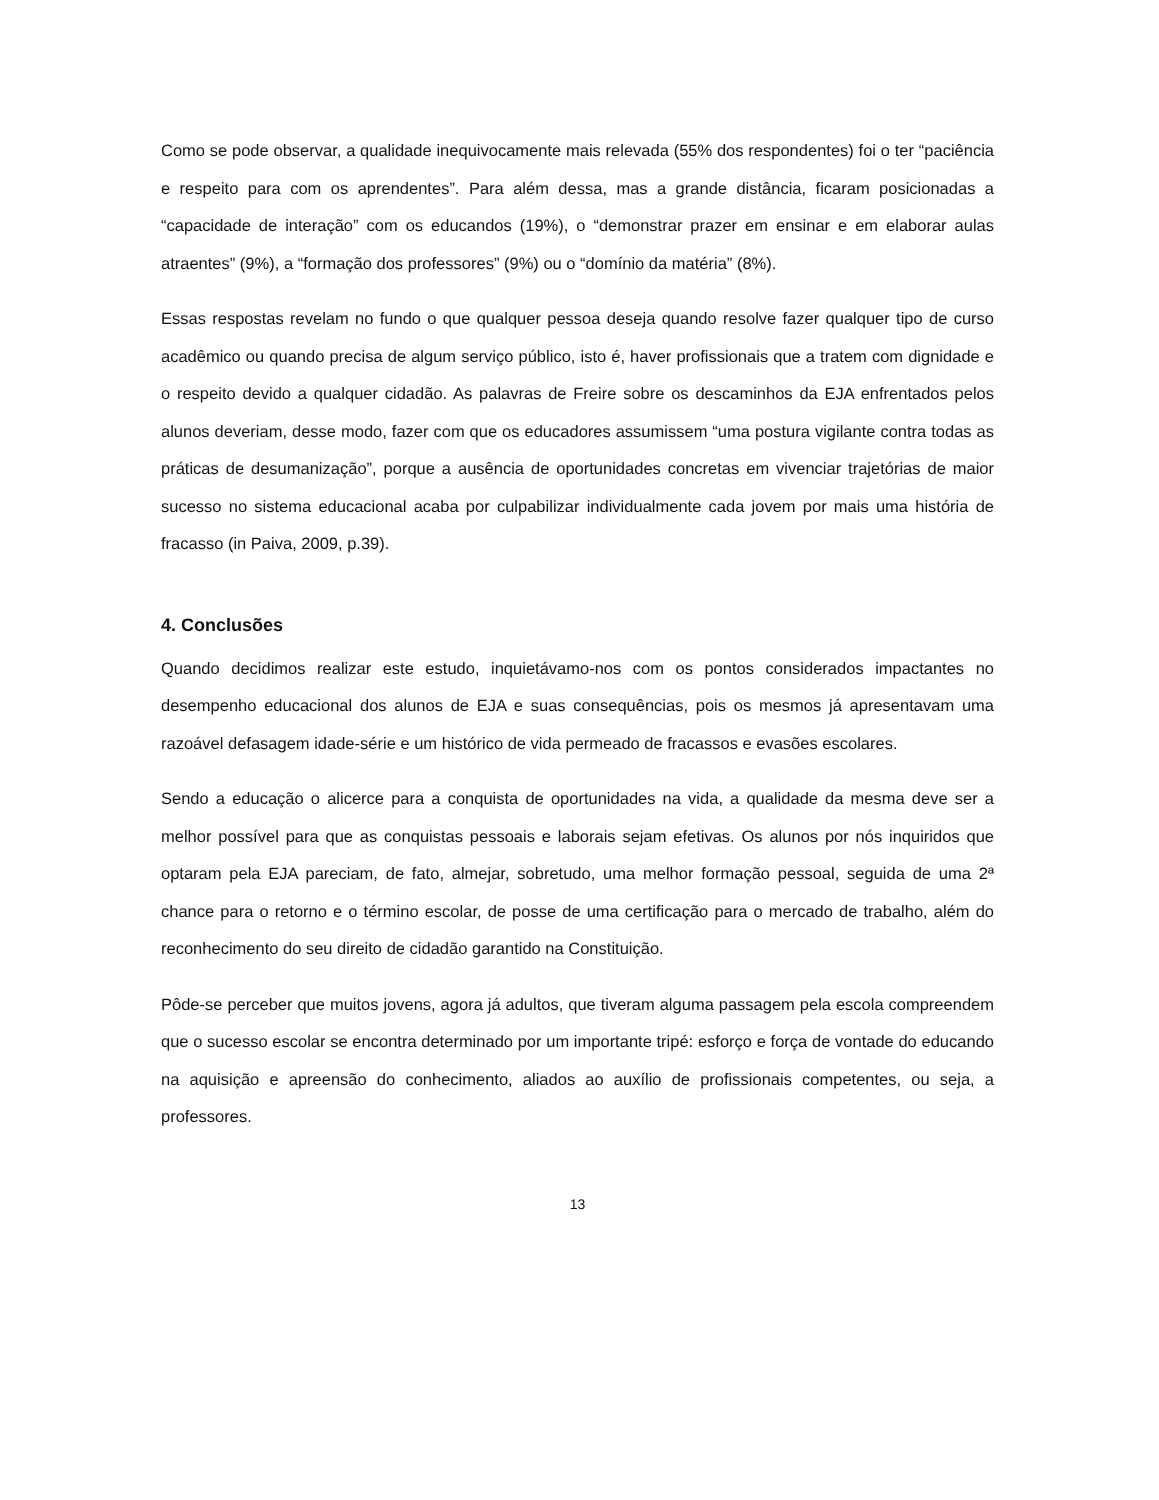Como se pode observar, a qualidade inequivocamente mais relevada (55% dos respondentes) foi o ter “paciência e respeito para com os aprendentes”. Para além dessa, mas a grande distância, ficaram posicionadas a “capacidade de interação” com os educandos (19%), o “demonstrar prazer em ensinar e em elaborar aulas atraentes” (9%), a “formação dos professores” (9%) ou o “domínio da matéria” (8%).
Essas respostas revelam no fundo o que qualquer pessoa deseja quando resolve fazer qualquer tipo de curso acadêmico ou quando precisa de algum serviço público, isto é, haver profissionais que a tratem com dignidade e o respeito devido a qualquer cidadão. As palavras de Freire sobre os descaminhos da EJA enfrentados pelos alunos deveriam, desse modo, fazer com que os educadores assumissem “uma postura vigilante contra todas as práticas de desumanização”, porque a ausência de oportunidades concretas em vivenciar trajetórias de maior sucesso no sistema educacional acaba por culpabilizar individualmente cada jovem por mais uma história de fracasso (in Paiva, 2009, p.39).
4. Conclusões
Quando decidimos realizar este estudo, inquietávamo-nos com os pontos considerados impactantes no desempenho educacional dos alunos de EJA e suas consequências, pois os mesmos já apresentavam uma razoável defasagem idade-série e um histórico de vida permeado de fracassos e evasões escolares.
Sendo a educação o alicerce para a conquista de oportunidades na vida, a qualidade da mesma deve ser a melhor possível para que as conquistas pessoais e laborais sejam efetivas. Os alunos por nós inquiridos que optaram pela EJA pareciam, de fato, almejar, sobretudo, uma melhor formação pessoal, seguida de uma 2ª chance para o retorno e o término escolar, de posse de uma certificação para o mercado de trabalho, além do reconhecimento do seu direito de cidadão garantido na Constituição.
Pôde-se perceber que muitos jovens, agora já adultos, que tiveram alguma passagem pela escola compreendem que o sucesso escolar se encontra determinado por um importante tripé: esforço e força de vontade do educando na aquisição e apreensão do conhecimento, aliados ao auxílio de profissionais competentes, ou seja, a professores.
13